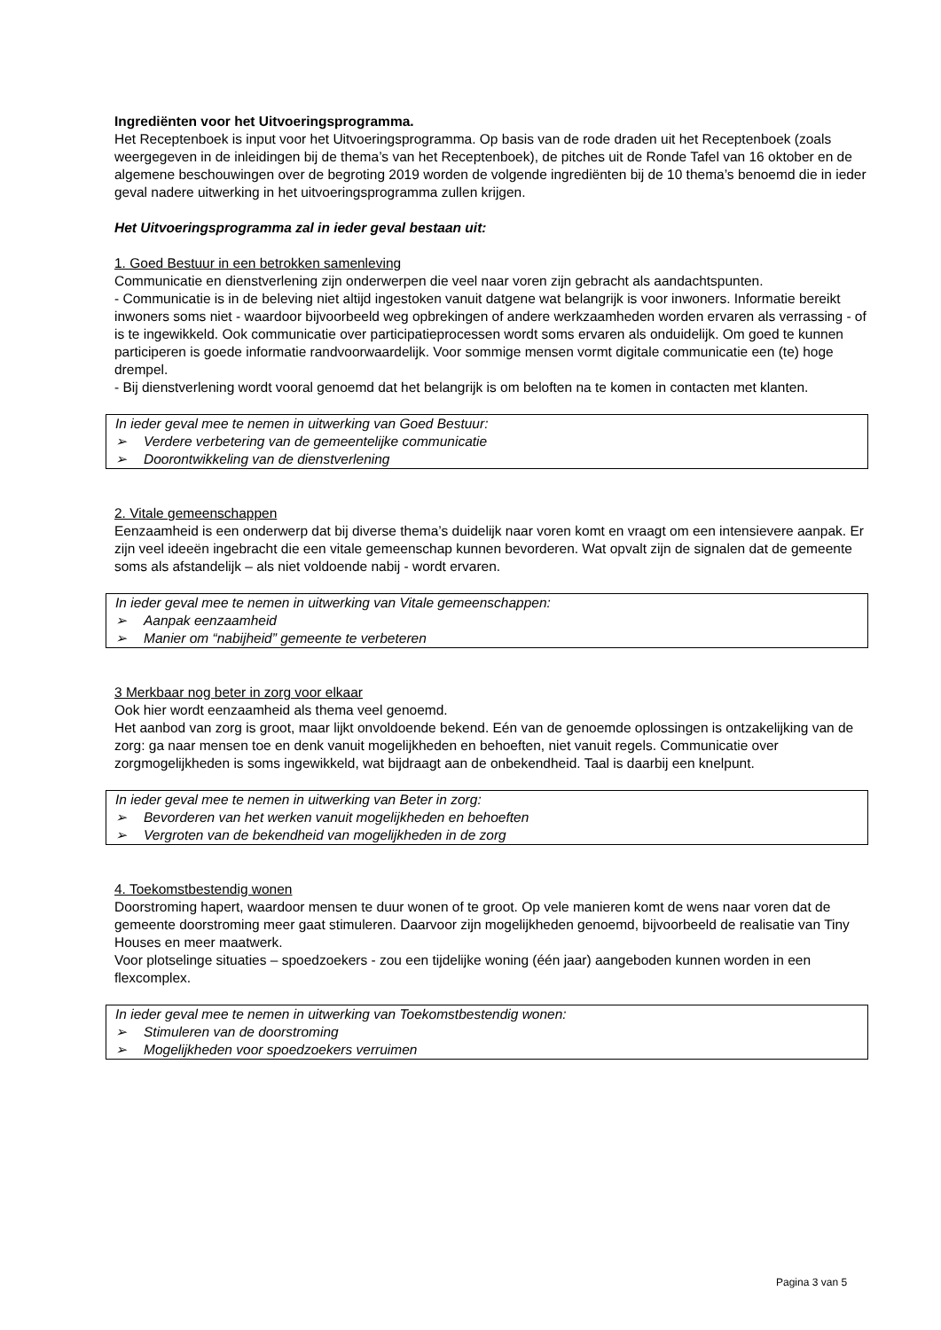Ingrediënten voor het Uitvoeringsprogramma.
Het Receptenboek is input voor het Uitvoeringsprogramma. Op basis van de rode draden uit het Receptenboek (zoals weergegeven in de inleidingen bij de thema’s van het Receptenboek), de pitches uit de Ronde Tafel van 16 oktober en de algemene beschouwingen over de begroting 2019 worden de volgende ingrediënten bij de 10 thema’s benoemd die in ieder geval nadere uitwerking in het uitvoeringsprogramma zullen krijgen.
Het Uitvoeringsprogramma zal in ieder geval bestaan uit:
1. Goed Bestuur in een betrokken samenleving
Communicatie en dienstverlening zijn onderwerpen die veel naar voren zijn gebracht als aandachtspunten.
- Communicatie is in de beleving niet altijd ingestoken vanuit datgene wat belangrijk is voor inwoners. Informatie bereikt inwoners soms niet - waardoor bijvoorbeeld weg opbrekingen of andere werkzaamheden worden ervaren als verrassing - of is te ingewikkeld. Ook communicatie over participatieprocessen wordt soms ervaren als onduidelijk. Om goed te kunnen participeren is goede informatie randvoorwaardelijk. Voor sommige mensen vormt digitale communicatie een (te) hoge drempel.
- Bij dienstverlening wordt vooral genoemd dat het belangrijk is om beloften na te komen in contacten met klanten.
In ieder geval mee te nemen in uitwerking van Goed Bestuur:
➢ Verdere verbetering van de gemeentelijke communicatie
➢ Doorontwikkeling van de dienstverlening
2. Vitale gemeenschappen
Eenzaamheid is een onderwerp dat bij diverse thema’s duidelijk naar voren komt en vraagt om een intensievere aanpak. Er zijn veel ideeën ingebracht die een vitale gemeenschap kunnen bevorderen. Wat opvalt zijn de signalen dat de gemeente soms als afstandelijk – als niet voldoende nabij - wordt ervaren.
In ieder geval mee te nemen in uitwerking van Vitale gemeenschappen:
➢ Aanpak eenzaamheid
➢ Manier om “nabijheid” gemeente te verbeteren
3 Merkbaar nog beter in zorg voor elkaar
Ook hier wordt eenzaamheid als thema veel genoemd.
Het aanbod van zorg is groot, maar lijkt onvoldoende bekend. Eén van de genoemde oplossingen is ontzakelijking van de zorg: ga naar mensen toe en denk vanuit mogelijkheden en behoeften, niet vanuit regels. Communicatie over zorgmogelijkheden is soms ingewikkeld, wat bijdraagt aan de onbekendheid. Taal is daarbij een knelpunt.
In ieder geval mee te nemen in uitwerking van Beter in zorg:
➢ Bevorderen van het werken vanuit mogelijkheden en behoeften
➢ Vergroten van de bekendheid van mogelijkheden in de zorg
4. Toekomstbestendig wonen
Doorstroming hapert, waardoor mensen te duur wonen of te groot. Op vele manieren komt de wens naar voren dat de gemeente doorstroming meer gaat stimuleren. Daarvoor zijn mogelijkheden genoemd, bijvoorbeeld de realisatie van Tiny Houses en meer maatwerk.
Voor plotselinge situaties – spoedzoekers - zou een tijdelijke woning (één jaar) aangeboden kunnen worden in een flexcomplex.
In ieder geval mee te nemen in uitwerking van Toekomstbestendig wonen:
➢ Stimuleren van de doorstroming
➢ Mogelijkheden voor spoedzoekers verruimen
Pagina 3 van 5